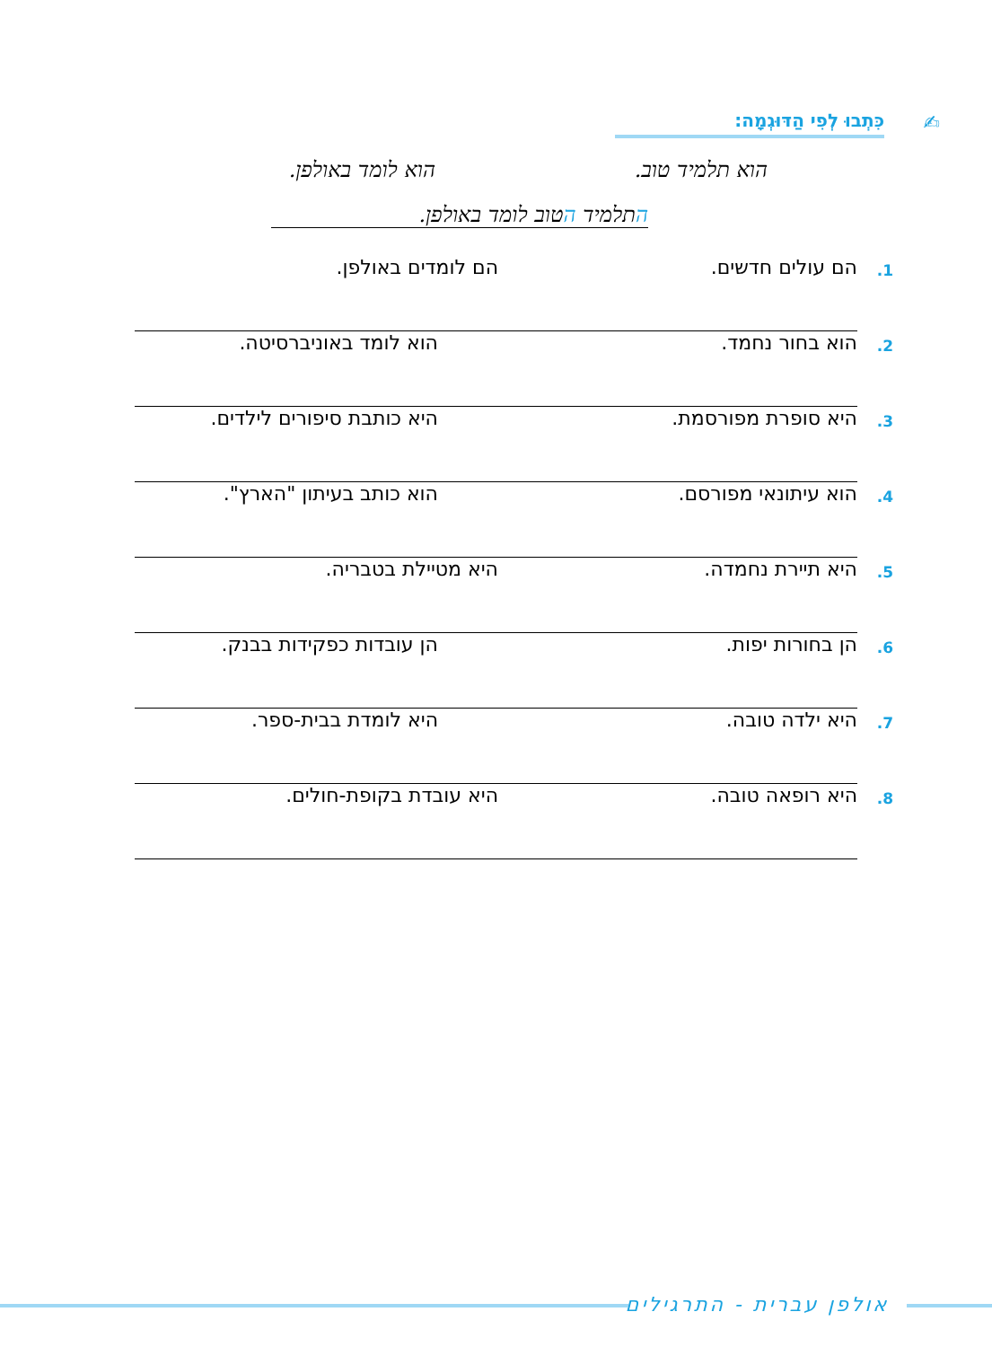✍
כִּתְבוּ לְפִי הַדּוּגְמָה:
הוא תלמיד טוב. הוא לומד באולפן.
התלמיד הטוב לומד באולפן.
1. הם עולים חדשים. הם לומדים באולפן.
2. הוא בחור נחמד. הוא לומד באוניברסיטה.
3. היא סופרת מפורסמת. היא כותבת סיפורים לילדים.
4. הוא עיתונאי מפורסם. הוא כותב בעיתון "הארץ".
5. היא תיירת נחמדה. היא מטיילת בטבריה.
6. הן בחורות יפות. הן עובדות כפקידות בבנק.
7. היא ילדה טובה. היא לומדת בבית-ספר.
8. היא רופאה טובה. היא עובדת בקופת-חולים.
אולפן עברית - התרגילים